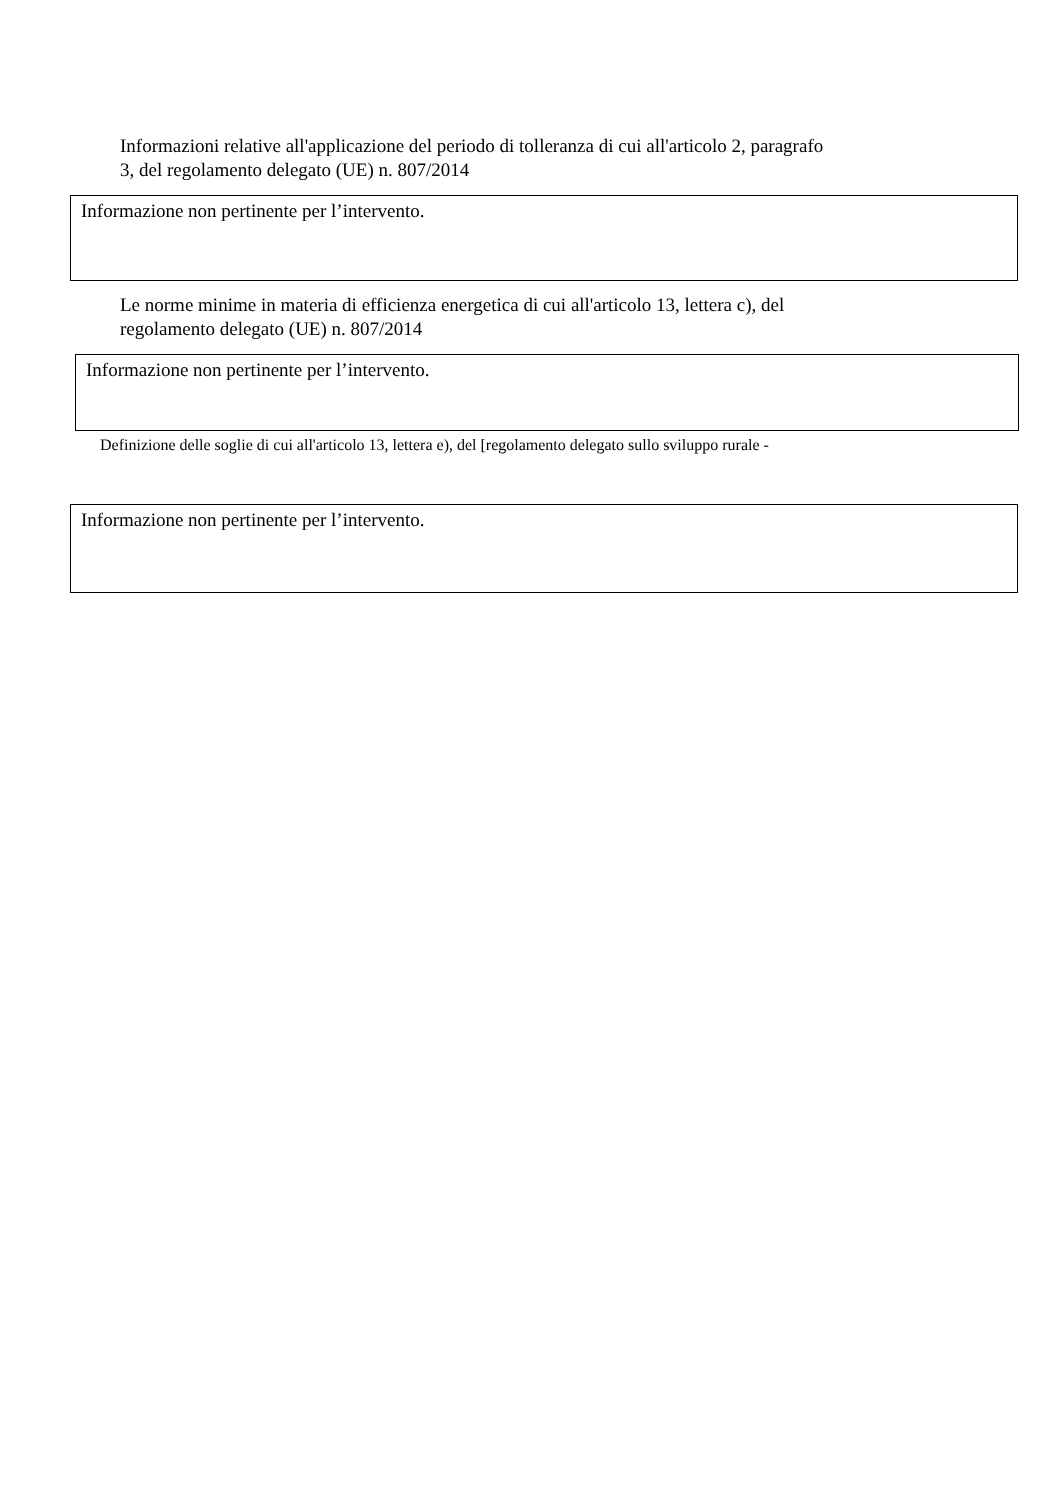Informazioni relative all'applicazione del periodo di tolleranza di cui all'articolo 2, paragrafo
3, del regolamento delegato (UE) n. 807/2014
Informazione non pertinente per l’intervento.
Le norme minime in materia di efficienza energetica di cui all'articolo 13, lettera c), del
regolamento delegato (UE) n. 807/2014
Informazione non pertinente per l’intervento.
Definizione delle soglie di cui all'articolo 13, lettera e), del [regolamento delegato sullo sviluppo rurale -
Informazione non pertinente per l’intervento.